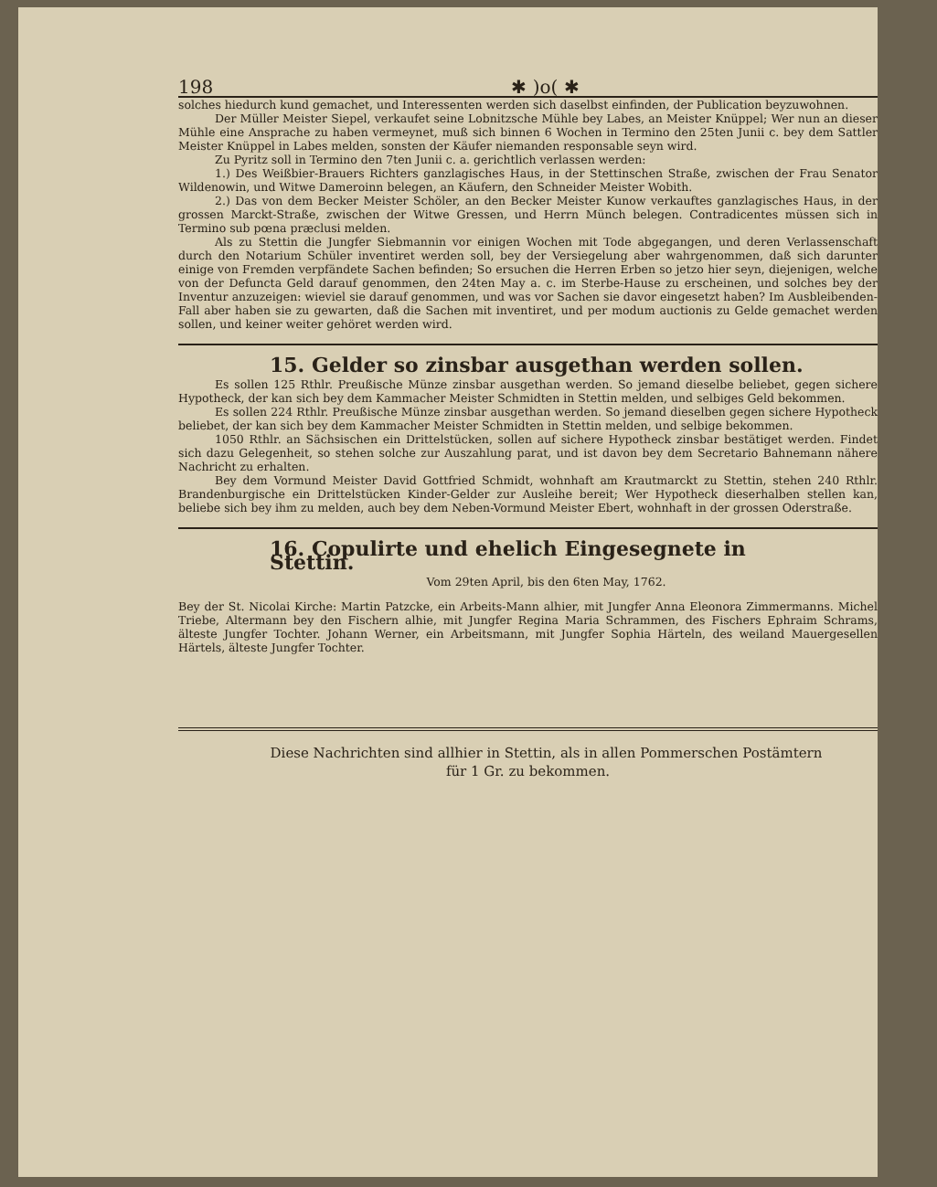198 ✱ )o( ✱
solches hiedurch kund gemachet, und Interessenten werden sich daselbst einfinden, der Publication beyzuwohnen.
Der Müller Meister Siepel, verkaufet seine Lobnitzsche Mühle bey Labes, an Meister Knüppel; Wer nun an dieser Mühle eine Ansprache zu haben vermeynet, muß sich binnen 6 Wochen in Termino den 25ten Junii c. bey dem Sattler Meister Knüppel in Labes melden, sonsten der Käufer niemanden responsable seyn wird.
Zu Pyritz soll in Termino den 7ten Junii c. a. gerichtlich verlassen werden:
1.) Des Weißbier-Brauers Richters ganzlagisches Haus, in der Stettinschen Straße, zwischen der Frau Senator Wildenowin, und Witwe Dameroinn belegen, an Käufern, den Schneider Meister Wobith.
2.) Das von dem Becker Meister Schöler, an den Becker Meister Kunow verkauftes ganzlagisches Haus, in der grossen Marckt-Straße, zwischen der Witwe Gressen, und Herrn Münch belegen. Contradicentes müssen sich in Termino sub pœna præclusi melden.
Als zu Stettin die Jungfer Siebmannin vor einigen Wochen mit Tode abgegangen, und deren Verlassenschaft durch den Notarium Schüler inventiret werden soll, bey der Versiegelung aber wahrgenommen, daß sich darunter einige von Fremden verpfändete Sachen befinden; So ersuchen die Herren Erben so jetzo hier seyn, diejenigen, welche von der Defuncta Geld darauf genommen, den 24ten May a. c. im Sterbe-Hause zu erscheinen, und solches bey der Inventur anzuzeigen: wieviel sie darauf genommen, und was vor Sachen sie davor eingesetzt haben? Im Ausbleibenden-Fall aber haben sie zu gewarten, daß die Sachen mit inventiret, und per modum auctionis zu Gelde gemachet werden sollen, und keiner weiter gehöret werden wird.
15. Gelder so zinsbar ausgethan werden sollen.
Es sollen 125 Rthlr. Preußische Münze zinsbar ausgethan werden. So jemand dieselbe beliebet, gegen sichere Hypotheck, der kan sich bey dem Kammacher Meister Schmidten in Stettin melden, und selbiges Geld bekommen.
Es sollen 224 Rthlr. Preußische Münze zinsbar ausgethan werden. So jemand dieselben gegen sichere Hypotheck beliebet, der kan sich bey dem Kammacher Meister Schmidten in Stettin melden, und selbige bekommen.
1050 Rthlr. an Sächsischen ein Drittelstücken, sollen auf sichere Hypotheck zinsbar bestätiget werden. Findet sich dazu Gelegenheit, so stehen solche zur Auszahlung parat, und ist davon bey dem Secretario Bahnemann nähere Nachricht zu erhalten.
Bey dem Vormund Meister David Gottfried Schmidt, wohnhaft am Krautmarckt zu Stettin, stehen 240 Rthlr. Brandenburgische ein Drittelstücken Kinder-Gelder zur Ausleihe bereit; Wer Hypotheck dieserhalben stellen kan, beliebe sich bey ihm zu melden, auch bey dem Neben-Vormund Meister Ebert, wohnhaft in der grossen Oderstraße.
16. Copulirte und ehelich Eingesegnete in Stettin.
Vom 29ten April, bis den 6ten May, 1762.
Bey der St. Nicolai Kirche: Martin Patzcke, ein Arbeits-Mann alhier, mit Jungfer Anna Eleonora Zimmermanns. Michel Triebe, Altermann bey den Fischern alhie, mit Jungfer Regina Maria Schrammen, des Fischers Ephraim Schrams, älteste Jungfer Tochter. Johann Werner, ein Arbeitsmann, mit Jungfer Sophia Härteln, des weiland Mauergesellen Härtels, älteste Jungfer Tochter.
Diese Nachrichten sind allhier in Stettin, als in allen Pommerschen Postämtern
für 1 Gr. zu bekommen.